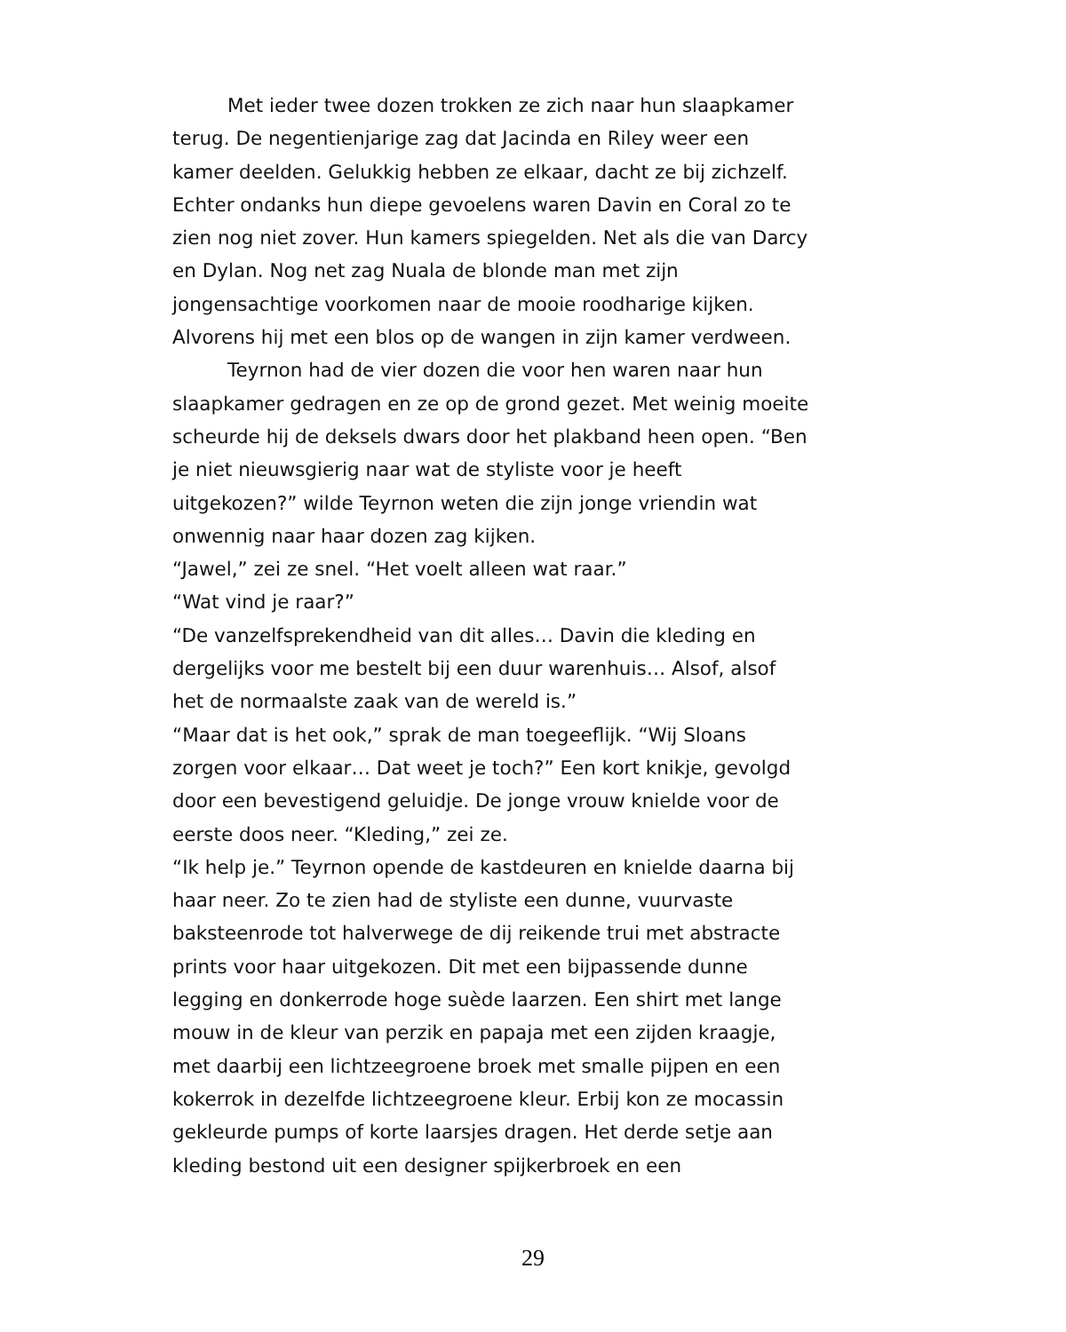Met ieder twee dozen trokken ze zich naar hun slaapkamer terug. De negentienjarige zag dat Jacinda en Riley weer een kamer deelden. Gelukkig hebben ze elkaar, dacht ze bij zichzelf. Echter ondanks hun diepe gevoelens waren Davin en Coral zo te zien nog niet zover. Hun kamers spiegelden. Net als die van Darcy en Dylan. Nog net zag Nuala de blonde man met zijn jongensachtige voorkomen naar de mooie roodharige kijken. Alvorens hij met een blos op de wangen in zijn kamer verdween.
Teyrnon had de vier dozen die voor hen waren naar hun slaapkamer gedragen en ze op de grond gezet. Met weinig moeite scheurde hij de deksels dwars door het plakband heen open. “Ben je niet nieuwsgierig naar wat de styliste voor je heeft uitgekozen?” wilde Teyrnon weten die zijn jonge vriendin wat onwennig naar haar dozen zag kijken.
“Jawel,” zei ze snel. “Het voelt alleen wat raar.”
“Wat vind je raar?”
“De vanzelfsprekendheid van dit alles… Davin die kleding en dergelijks voor me bestelt bij een duur warenhuis… Alsof, alsof het de normaalste zaak van de wereld is.”
“Maar dat is het ook,” sprak de man toegeeflijk. “Wij Sloans zorgen voor elkaar… Dat weet je toch?” Een kort knikje, gevolgd door een bevestigend geluidje. De jonge vrouw knielde voor de eerste doos neer. “Kleding,” zei ze.
“Ik help je.” Teyrnon opende de kastdeuren en knielde daarna bij haar neer. Zo te zien had de styliste een dunne, vuurvaste baksteenrode tot halverwege de dij reikende trui met abstracte prints voor haar uitgekozen. Dit met een bijpassende dunne legging en donkerrode hoge suède laarzen. Een shirt met lange mouw in de kleur van perzik en papaja met een zijden kraagje, met daarbij een lichtzeegroene broek met smalle pijpen en een kokerrok in dezelfde lichtzeegroene kleur. Erbij kon ze mocassin gekleurde pumps of korte laarsjes dragen. Het derde setje aan kleding bestond uit een designer spijkerbroek en een
29